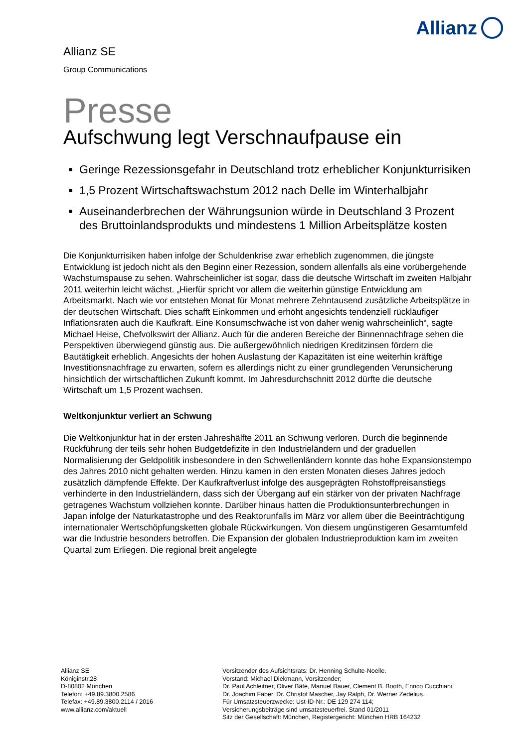Allianz
Allianz SE
Group Communications
Presse
Aufschwung legt Verschnaufpause ein
Geringe Rezessionsgefahr in Deutschland trotz erheblicher Konjunkturrisiken
1,5 Prozent Wirtschaftswachstum 2012 nach Delle im Winterhalbjahr
Auseinanderbrechen der Währungsunion würde in Deutschland 3 Prozent des Bruttoinlandsprodukts und mindestens 1 Million Arbeitsplätze kosten
Die Konjunkturrisiken haben infolge der Schuldenkrise zwar erheblich zugenommen, die jüngste Entwicklung ist jedoch nicht als den Beginn einer Rezession, sondern allenfalls als eine vorübergehende Wachstumspause zu sehen. Wahrscheinlicher ist sogar, dass die deutsche Wirtschaft im zweiten Halbjahr 2011 weiterhin leicht wächst. „Hierfür spricht vor allem die weiterhin günstige Entwicklung am Arbeitsmarkt. Nach wie vor entstehen Monat für Monat mehrere Zehntausend zusätzliche Arbeitsplätze in der deutschen Wirtschaft. Dies schafft Einkommen und erhöht angesichts tendenziell rückläufiger Inflationsraten auch die Kaufkraft. Eine Konsumschwäche ist von daher wenig wahrscheinlich“, sagte Michael Heise, Chefvolkswirt der Allianz. Auch für die anderen Bereiche der Binnennachfrage sehen die Perspektiven überwiegend günstig aus. Die außergewöhnlich niedrigen Kreditzinsen fördern die Bautätigkeit erheblich. Angesichts der hohen Auslastung der Kapazitäten ist eine weiterhin kräftige Investitionsnachfrage zu erwarten, sofern es allerdings nicht zu einer grundlegenden Verunsicherung hinsichtlich der wirtschaftlichen Zukunft kommt. Im Jahresdurchschnitt 2012 dürfte die deutsche Wirtschaft um 1,5 Prozent wachsen.
Weltkonjunktur verliert an Schwung
Die Weltkonjunktur hat in der ersten Jahreshälfte 2011 an Schwung verloren. Durch die beginnende Rückführung der teils sehr hohen Budgetdefizite in den Industrieländern und der graduellen Normalisierung der Geldpolitik insbesondere in den Schwellenländern konnte das hohe Expansionstempo des Jahres 2010 nicht gehalten werden. Hinzu kamen in den ersten Monaten dieses Jahres jedoch zusätzlich dämpfende Effekte. Der Kaufkraftverlust infolge des ausgeprägten Rohstoffpreisanstiegs verhinderte in den Industrieländern, dass sich der Übergang auf ein stärker von der privaten Nachfrage getragenes Wachstum vollziehen konnte. Darüber hinaus hatten die Produktionsunterbrechungen in Japan infolge der Naturkatastrophe und des Reaktorunfalls im März vor allem über die Beeinträchtigung internationaler Wertschöpfungsketten globale Rückwirkungen. Von diesem ungünstigeren Gesamtumfeld war die Industrie besonders betroffen. Die Expansion der globalen Industrieproduktion kam im zweiten Quartal zum Erliegen. Die regional breit angelegte
Allianz SE
Königinstr.28
D-80802 München
Telefon: +49.89.3800.2586
Telefax: +49.89.3800.2114 / 2016
www.allianz.com/aktuell
Vorsitzender des Aufsichtsrats: Dr. Henning Schulte-Noelle.
Vorstand: Michael Diekmann, Vorsitzender;
Dr. Paul Achleitner, Oliver Bäte, Manuel Bauer, Clement B. Booth, Enrico Cucchiani,
Dr. Joachim Faber, Dr. Christof Mascher, Jay Ralph, Dr. Werner Zedelius.
Für Umsatzsteuerzwecke: Ust-ID-Nr.: DE 129 274 114;
Versicherungsbeiträge sind umsatzsteuerfrei. Stand 01/2011
Sitz der Gesellschaft: München, Registergericht: München HRB 164232